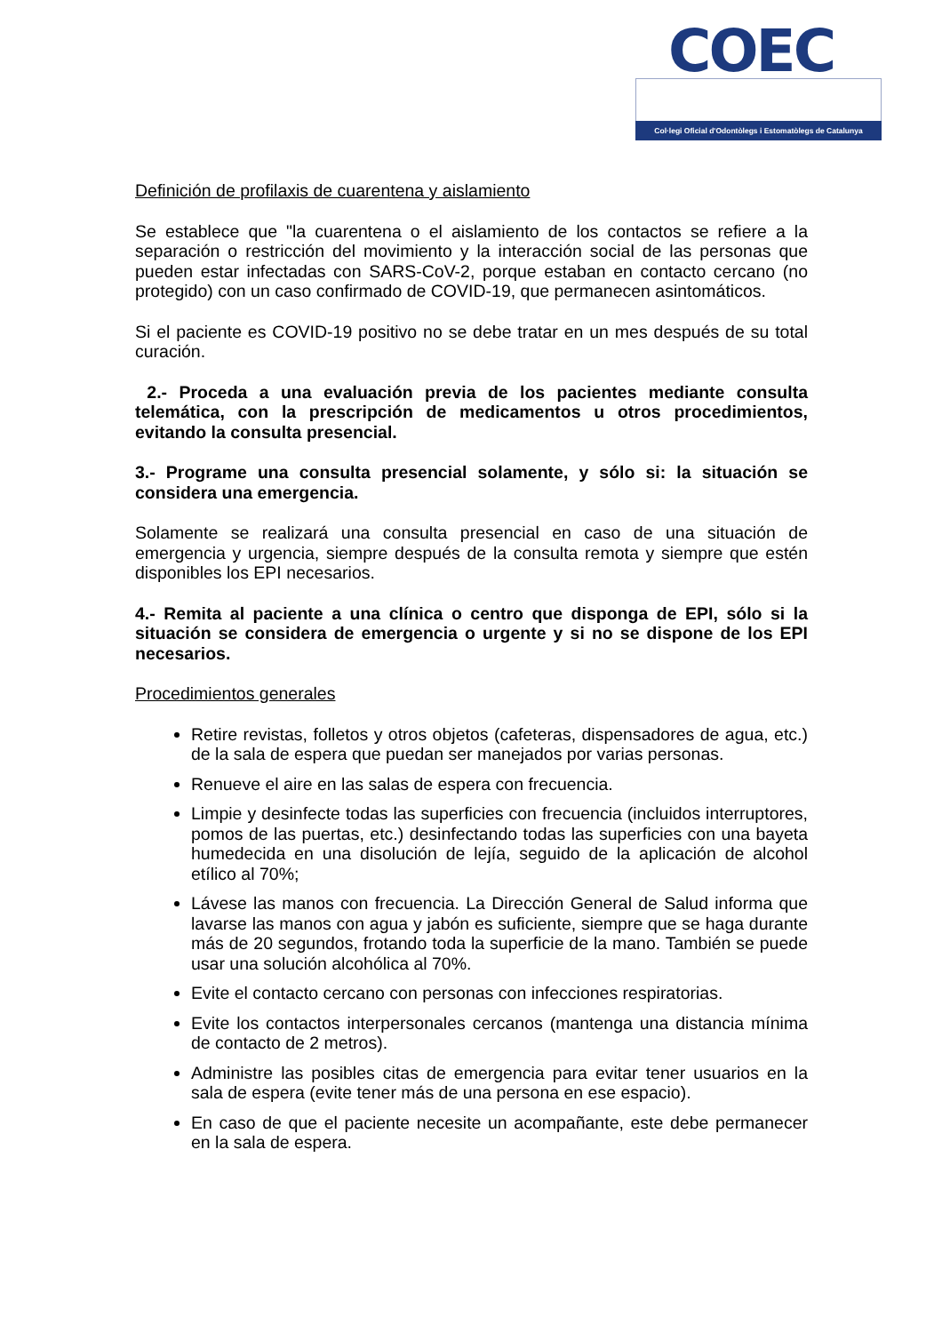COEC
Col·legi Oficial d'Odontòlegs i Estomatòlegs de Catalunya
Definición de profilaxis de cuarentena y aislamiento
Se establece que "la cuarentena o el aislamiento de los contactos se refiere a la separación o restricción del movimiento y la interacción social de las personas que pueden estar infectadas con SARS-CoV-2, porque estaban en contacto cercano (no protegido) con un caso confirmado de COVID-19, que permanecen asintomáticos.
Si el paciente es COVID-19 positivo no se debe tratar en un mes después de su total curación.
2.- Proceda a una evaluación previa de los pacientes mediante consulta telemática, con la prescripción de medicamentos u otros procedimientos, evitando la consulta presencial.
3.- Programe una consulta presencial solamente, y sólo si: la situación se considera una emergencia.
Solamente se realizará una consulta presencial en caso de una situación de emergencia y urgencia, siempre después de la consulta remota y siempre que estén disponibles los EPI necesarios.
4.- Remita al paciente a una clínica o centro que disponga de EPI, sólo si la situación se considera de emergencia o urgente y si no se dispone de los EPI necesarios.
Procedimientos generales
Retire revistas, folletos y otros objetos (cafeteras, dispensadores de agua, etc.) de la sala de espera que puedan ser manejados por varias personas.
Renueve el aire en las salas de espera con frecuencia.
Limpie y desinfecte todas las superficies con frecuencia (incluidos interruptores, pomos de las puertas, etc.) desinfectando todas las superficies con una bayeta humedecida en una disolución de lejía, seguido de la aplicación de alcohol etílico al 70%;
Lávese las manos con frecuencia. La Dirección General de Salud informa que lavarse las manos con agua y jabón es suficiente, siempre que se haga durante más de 20 segundos, frotando toda la superficie de la mano. También se puede usar una solución alcohólica al 70%.
Evite el contacto cercano con personas con infecciones respiratorias.
Evite los contactos interpersonales cercanos (mantenga una distancia mínima de contacto de 2 metros).
Administre las posibles citas de emergencia para evitar tener usuarios en la sala de espera (evite tener más de una persona en ese espacio).
En caso de que el paciente necesite un acompañante, este debe permanecer en la sala de espera.